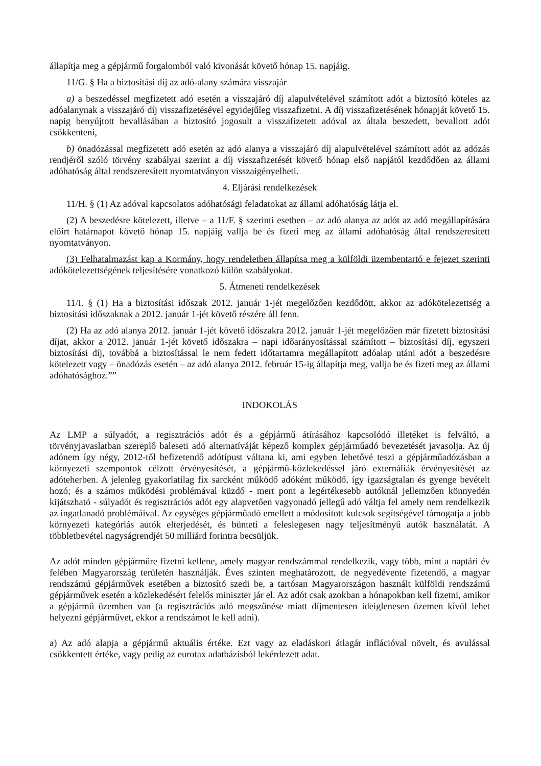állapítja meg a gépjármű forgalomból való kivonását követő hónap 15. napjáig.
11/G. § Ha a biztosítási díj az adó-alany számára visszajár
a) a beszedéssel megfizetett adó esetén a visszajáró díj alapulvételével számított adót a biztosító köteles az adóalanynak a visszajáró díj visszafizetésével egyidejűleg visszafizetni. A díj visszafizetésének hónapját követő 15. napig benyújtott bevallásában a biztosító jogosult a visszafizetett adóval az általa beszedett, bevallott adót csökkenteni,
b) önadózással megfizetett adó esetén az adó alanya a visszajáró díj alapulvételével számított adót az adózás rendjéről szóló törvény szabályai szerint a díj visszafizetését követő hónap első napjától kezdődően az állami adóhatóság által rendszeresített nyomtatványon visszaigényelheti.
4. Eljárási rendelkezések
11/H. § (1) Az adóval kapcsolatos adóhatósági feladatokat az állami adóhatóság látja el.
(2) A beszedésre kötelezett, illetve – a 11/F. § szerinti esetben – az adó alanya az adót az adó megállapítására előírt határnapot követő hónap 15. napjáig vallja be és fizeti meg az állami adóhatóság által rendszeresített nyomtatványon.
(3) Felhatalmazást kap a Kormány, hogy rendeletben állapítsa meg a külföldi üzembentartó e fejezet szerinti adókötelezettségének teljesítésére vonatkozó külön szabályokat.
5. Átmeneti rendelkezések
11/I. § (1) Ha a biztosítási időszak 2012. január 1-jét megelőzően kezdődött, akkor az adókötelezettség a biztosítási időszaknak a 2012. január 1-jét követő részére áll fenn.
(2) Ha az adó alanya 2012. január 1-jét követő időszakra 2012. január 1-jét megelőzően már fizetett biztosítási díjat, akkor a 2012. január 1-jét követő időszakra – napi időarányosítással számított – biztosítási díj, egyszeri biztosítási díj, továbbá a biztosítással le nem fedett időtartamra megállapított adóalap utáni adót a beszedésre kötelezett vagy – önadózás esetén – az adó alanya 2012. február 15-ig állapítja meg, vallja be és fizeti meg az állami adóhatósághoz.””
INDOKOLÁS
Az LMP a súlyadót, a regisztrációs adót és a gépjármű átírásához kapcsolódó illetéket is felváltó, a törvényjavaslatban szereplő baleseti adó alternatíváját képező komplex gépjárműadó bevezetését javasolja. Az új adónem így négy, 2012-től befizetendő adótípust váltana ki, ami egyben lehetővé teszi a gépjárműadózásban a környezeti szempontok célzott érvényesítését, a gépjármű-közlekedéssel járó externáliák érvényesítését az adóteherben. A jelenleg gyakorlatilag fix sarcként működő adóként működő, így igazságtalan és gyenge bevételt hozó; és a számos működési problémával küzdő - mert pont a legértékesebb autóknál jellemzően könnyedén kijátszható - súlyadót és regisztrációs adót egy alapvetően vagyonadó jellegű adó váltja fel amely nem rendelkezik az ingatlanadó problémáival. Az egységes gépjárműadó emellett a módosított kulcsok segítségével támogatja a jobb környezeti kategóriás autók elterjedését, és bünteti a feleslegesen nagy teljesítményű autók használatát. A többletbevétel nagyságrendjét 50 milliárd forintra becsüljük.
Az adót minden gépjárműre fizetni kellene, amely magyar rendszámmal rendelkezik, vagy több, mint a naptári év felében Magyarország területén használják. Éves szinten meghatározott, de negyedévente fizetendő, a magyar rendszámú gépjárművek esetében a biztosító szedi be, a tartósan Magyarországon használt külföldi rendszámú gépjárművek esetén a közlekedésért felelős miniszter jár el. Az adót csak azokban a hónapokban kell fizetni, amikor a gépjármű üzemben van (a regisztrációs adó megszűnése miatt díjmentesen ideiglenesen üzemen kívül lehet helyezni gépjárművet, ekkor a rendszámot le kell adni).
a) Az adó alapja a gépjármű aktuális értéke. Ezt vagy az eladáskori átlagár inflációval növelt, és avulással csökkentett értéke, vagy pedig az eurotax adatbázisból lekérdezett adat.